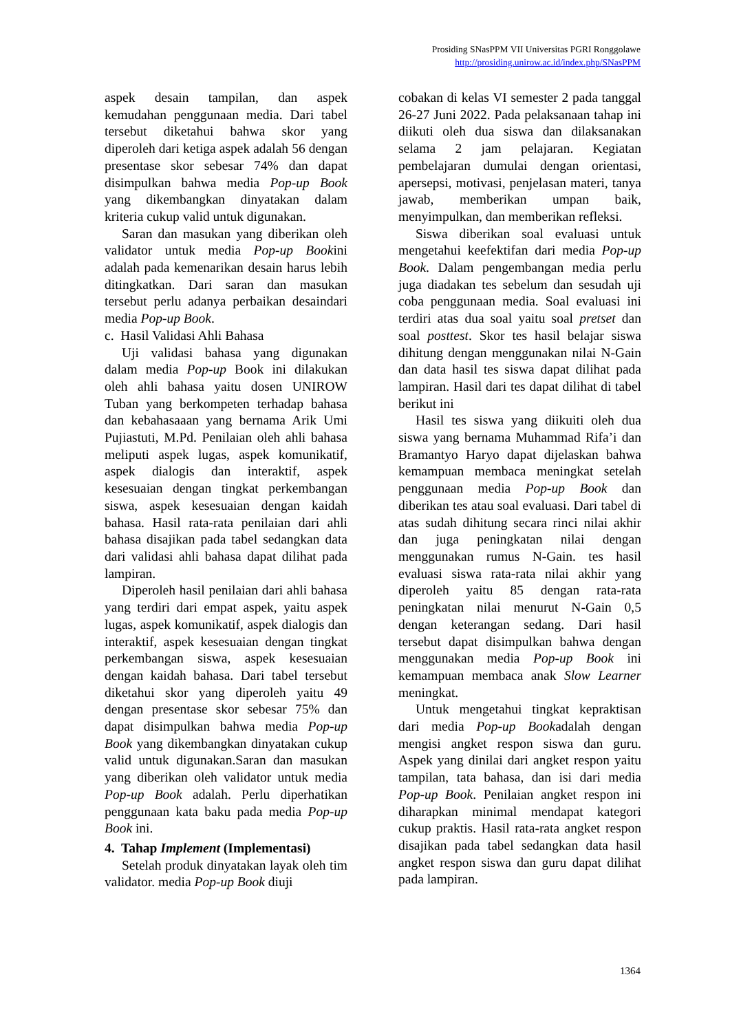Prosiding SNasPPM VII Universitas PGRI Ronggolawe
http://prosiding.unirow.ac.id/index.php/SNasPPM
aspek desain tampilan, dan aspek kemudahan penggunaan media. Dari tabel tersebut diketahui bahwa skor yang diperoleh dari ketiga aspek adalah 56 dengan presentase skor sebesar 74% dan dapat disimpulkan bahwa media Pop-up Book yang dikembangkan dinyatakan dalam kriteria cukup valid untuk digunakan.
Saran dan masukan yang diberikan oleh validator untuk media Pop-up Bookini adalah pada kemenarikan desain harus lebih ditingkatkan. Dari saran dan masukan tersebut perlu adanya perbaikan desaindari media Pop-up Book.
c. Hasil Validasi Ahli Bahasa
Uji validasi bahasa yang digunakan dalam media Pop-up Book ini dilakukan oleh ahli bahasa yaitu dosen UNIROW Tuban yang berkompeten terhadap bahasa dan kebahasaaan yang bernama Arik Umi Pujiastuti, M.Pd. Penilaian oleh ahli bahasa meliputi aspek lugas, aspek komunikatif, aspek dialogis dan interaktif, aspek kesesuaian dengan tingkat perkembangan siswa, aspek kesesuaian dengan kaidah bahasa. Hasil rata-rata penilaian dari ahli bahasa disajikan pada tabel sedangkan data dari validasi ahli bahasa dapat dilihat pada lampiran.
Diperoleh hasil penilaian dari ahli bahasa yang terdiri dari empat aspek, yaitu aspek lugas, aspek komunikatif, aspek dialogis dan interaktif, aspek kesesuaian dengan tingkat perkembangan siswa, aspek kesesuaian dengan kaidah bahasa. Dari tabel tersebut diketahui skor yang diperoleh yaitu 49 dengan presentase skor sebesar 75% dan dapat disimpulkan bahwa media Pop-up Book yang dikembangkan dinyatakan cukup valid untuk digunakan.Saran dan masukan yang diberikan oleh validator untuk media Pop-up Book adalah. Perlu diperhatikan penggunaan kata baku pada media Pop-up Book ini.
4. Tahap Implement (Implementasi)
Setelah produk dinyatakan layak oleh tim validator. media Pop-up Book diuji
cobakan di kelas VI semester 2 pada tanggal 26-27 Juni 2022. Pada pelaksanaan tahap ini diikuti oleh dua siswa dan dilaksanakan selama 2 jam pelajaran. Kegiatan pembelajaran dumulai dengan orientasi, apersepsi, motivasi, penjelasan materi, tanya jawab, memberikan umpan baik, menyimpulkan, dan memberikan refleksi.
Siswa diberikan soal evaluasi untuk mengetahui keefektifan dari media Pop-up Book. Dalam pengembangan media perlu juga diadakan tes sebelum dan sesudah uji coba penggunaan media. Soal evaluasi ini terdiri atas dua soal yaitu soal pretset dan soal posttest. Skor tes hasil belajar siswa dihitung dengan menggunakan nilai N-Gain dan data hasil tes siswa dapat dilihat pada lampiran. Hasil dari tes dapat dilihat di tabel berikut ini
Hasil tes siswa yang diikuiti oleh dua siswa yang bernama Muhammad Rifa’i dan Bramantyo Haryo dapat dijelaskan bahwa kemampuan membaca meningkat setelah penggunaan media Pop-up Book dan diberikan tes atau soal evaluasi. Dari tabel di atas sudah dihitung secara rinci nilai akhir dan juga peningkatan nilai dengan menggunakan rumus N-Gain. tes hasil evaluasi siswa rata-rata nilai akhir yang diperoleh yaitu 85 dengan rata-rata peningkatan nilai menurut N-Gain 0,5 dengan keterangan sedang. Dari hasil tersebut dapat disimpulkan bahwa dengan menggunakan media Pop-up Book ini kemampuan membaca anak Slow Learner meningkat.
Untuk mengetahui tingkat kepraktisan dari media Pop-up Bookadalah dengan mengisi angket respon siswa dan guru. Aspek yang dinilai dari angket respon yaitu tampilan, tata bahasa, dan isi dari media Pop-up Book. Penilaian angket respon ini diharapkan minimal mendapat kategori cukup praktis. Hasil rata-rata angket respon disajikan pada tabel sedangkan data hasil angket respon siswa dan guru dapat dilihat pada lampiran.
1364